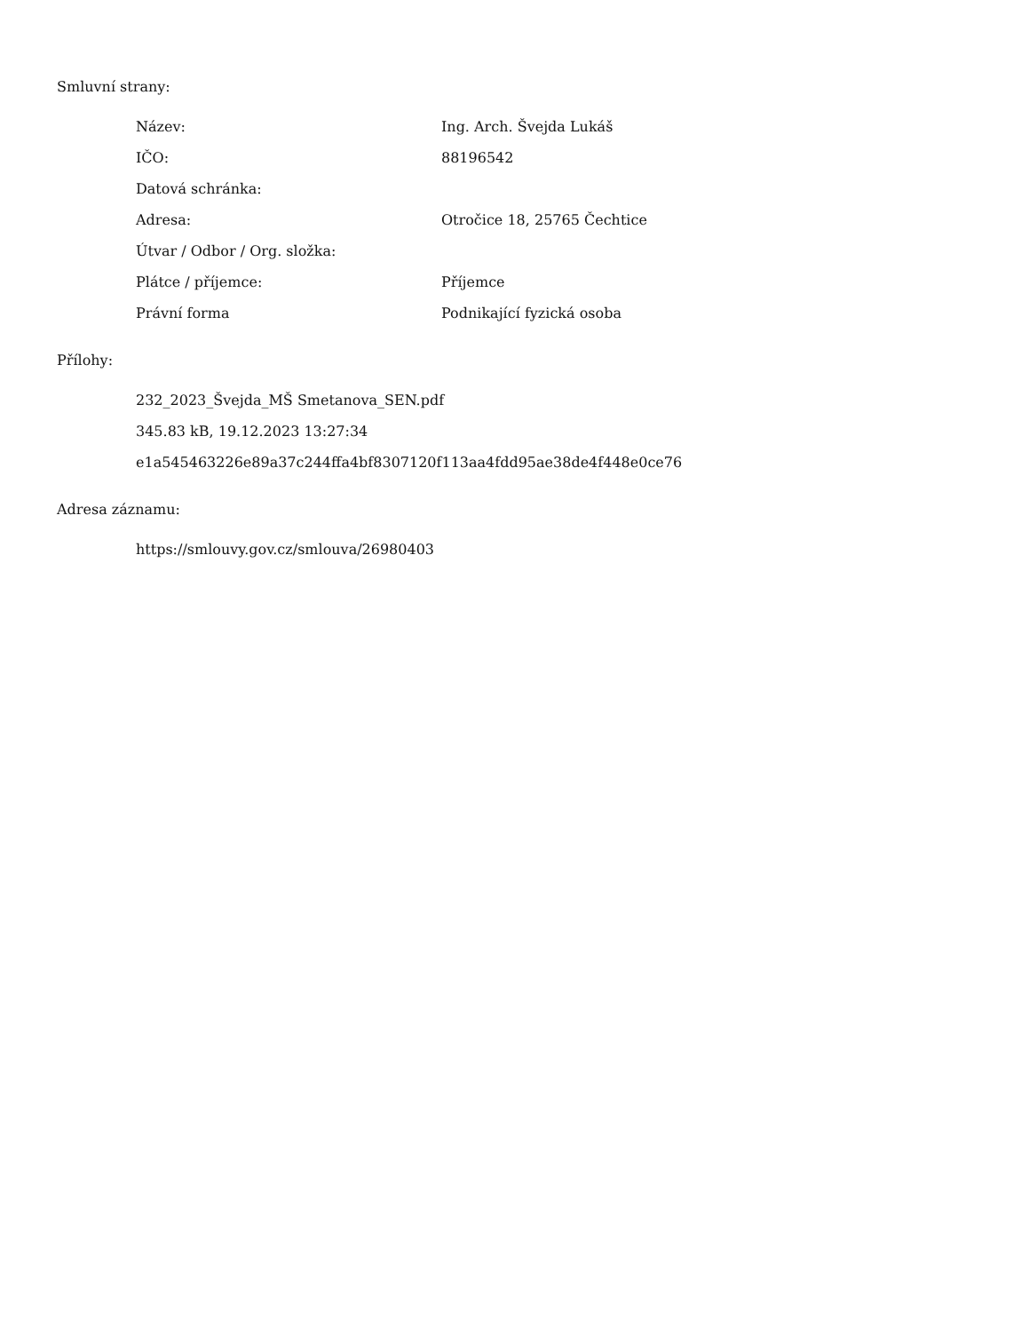Smluvní strany:
| Název: | Ing. Arch. Švejda Lukáš |
| IČO: | 88196542 |
| Datová schránka: | |
| Adresa: | Otročice 18, 25765 Čechtice |
| Útvar / Odbor / Org. složka: | |
| Plátce / příjemce: | Příjemce |
| Právní forma | Podnikající fyzická osoba |
Přílohy:
232_2023_Švejda_MŠ Smetanova_SEN.pdf
345.83 kB, 19.12.2023 13:27:34
e1a545463226e89a37c244ffa4bf8307120f113aa4fdd95ae38de4f448e0ce76
Adresa záznamu:
https://smlouvy.gov.cz/smlouva/26980403